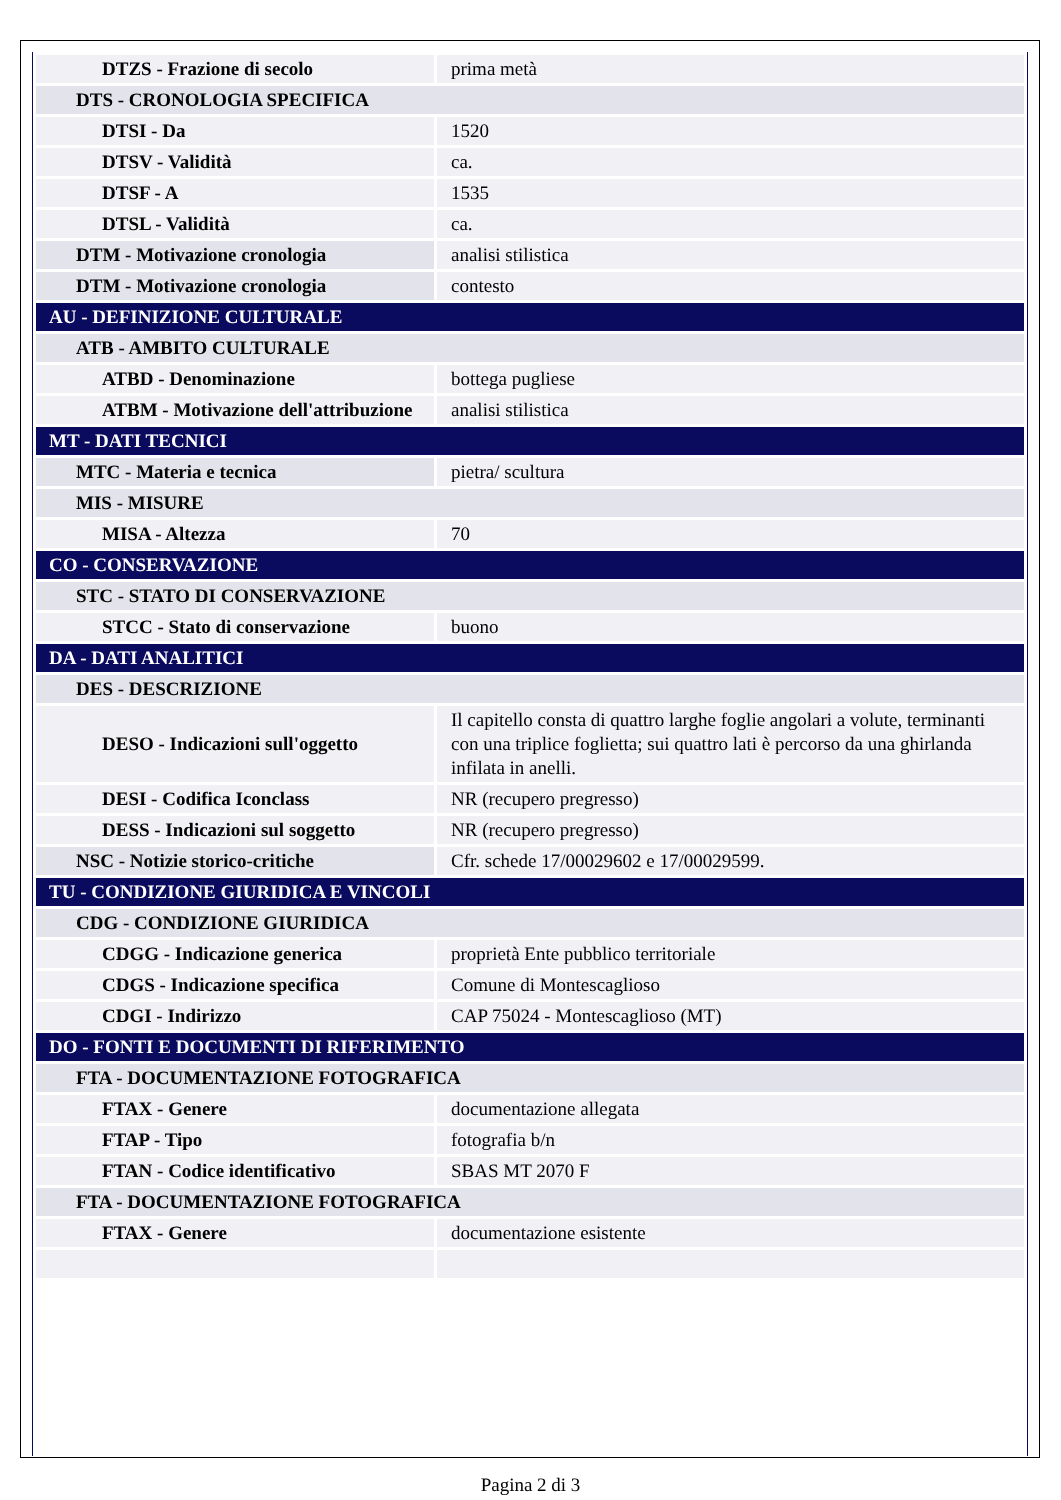| DTZS - Frazione di secolo | prima metà |
| DTS - CRONOLOGIA SPECIFICA | |
| DTSI - Da | 1520 |
| DTSV - Validità | ca. |
| DTSF - A | 1535 |
| DTSL - Validità | ca. |
| DTM - Motivazione cronologia | analisi stilistica |
| DTM - Motivazione cronologia | contesto |
| AU - DEFINIZIONE CULTURALE | |
| ATB - AMBITO CULTURALE | |
| ATBD - Denominazione | bottega pugliese |
| ATBM - Motivazione dell'attribuzione | analisi stilistica |
| MT - DATI TECNICI | |
| MTC - Materia e tecnica | pietra/ scultura |
| MIS - MISURE | |
| MISA - Altezza | 70 |
| CO - CONSERVAZIONE | |
| STC - STATO DI CONSERVAZIONE | |
| STCC - Stato di conservazione | buono |
| DA - DATI ANALITICI | |
| DES - DESCRIZIONE | |
| DESO - Indicazioni sull'oggetto | Il capitello consta di quattro larghe foglie angolari a volute, terminanti con una triplice foglietta; sui quattro lati è percorso da una ghirlanda infilata in anelli. |
| DESI - Codifica Iconclass | NR (recupero pregresso) |
| DESS - Indicazioni sul soggetto | NR (recupero pregresso) |
| NSC - Notizie storico-critiche | Cfr. schede 17/00029602 e 17/00029599. |
| TU - CONDIZIONE GIURIDICA E VINCOLI | |
| CDG - CONDIZIONE GIURIDICA | |
| CDGG - Indicazione generica | proprietà Ente pubblico territoriale |
| CDGS - Indicazione specifica | Comune di Montescaglioso |
| CDGI - Indirizzo | CAP 75024 - Montescaglioso (MT) |
| DO - FONTI E DOCUMENTI DI RIFERIMENTO | |
| FTA - DOCUMENTAZIONE FOTOGRAFICA | |
| FTAX - Genere | documentazione allegata |
| FTAP - Tipo | fotografia b/n |
| FTAN - Codice identificativo | SBAS MT 2070 F |
| FTA - DOCUMENTAZIONE FOTOGRAFICA | |
| FTAX - Genere | documentazione esistente |
Pagina 2 di 3